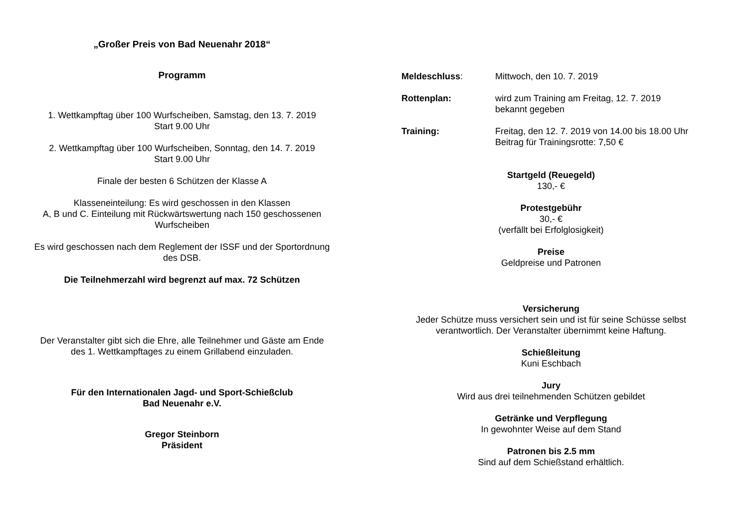„Großer Preis von Bad Neuenahr 2018“
Programm
1. Wettkampftag über 100 Wurfscheiben, Samstag, den 13. 7. 2019
Start 9.00 Uhr
2. Wettkampftag über 100 Wurfscheiben, Sonntag, den 14. 7. 2019
Start 9.00 Uhr
Finale der besten 6 Schützen der Klasse A
Klasseneinteilung: Es wird geschossen in den Klassen
A, B und C. Einteilung mit Rückwärtswertung nach 150 geschossenen Wurfscheiben
Es wird geschossen nach dem Reglement der ISSF und der Sportordnung des DSB.
Die Teilnehmerzahl wird begrenzt auf max. 72 Schützen
Der Veranstalter gibt sich die Ehre, alle Teilnehmer und Gäste am Ende des 1. Wettkampftages zu einem Grillabend einzuladen.
Für den Internationalen Jagd- und Sport-Schießclub
Bad Neuenahr e.V.
Gregor Steinborn
Präsident
Meldeschluss: Mittwoch, den 10. 7. 2019
Rottenplan: wird zum Training am Freitag, 12. 7. 2019
bekannt gegeben
Training: Freitag, den 12. 7. 2019 von 14.00 bis 18.00 Uhr
Beitrag für Trainingsrotte: 7,50 €
Startgeld (Reuegeld)
130,- €
Protestgebühr
30,- €
(verfällt bei Erfolglosigkeit)
Preise
Geldpreise und Patronen
Versicherung
Jeder Schütze muss versichert sein und ist für seine Schüsse selbst verantwortlich. Der Veranstalter übernimmt keine Haftung.
Schießleitung
Kuni Eschbach
Jury
Wird aus drei teilnehmenden Schützen gebildet
Getränke und Verpflegung
In gewohnter Weise auf dem Stand
Patronen bis 2.5 mm
Sind auf dem Schießstand erhältlich.